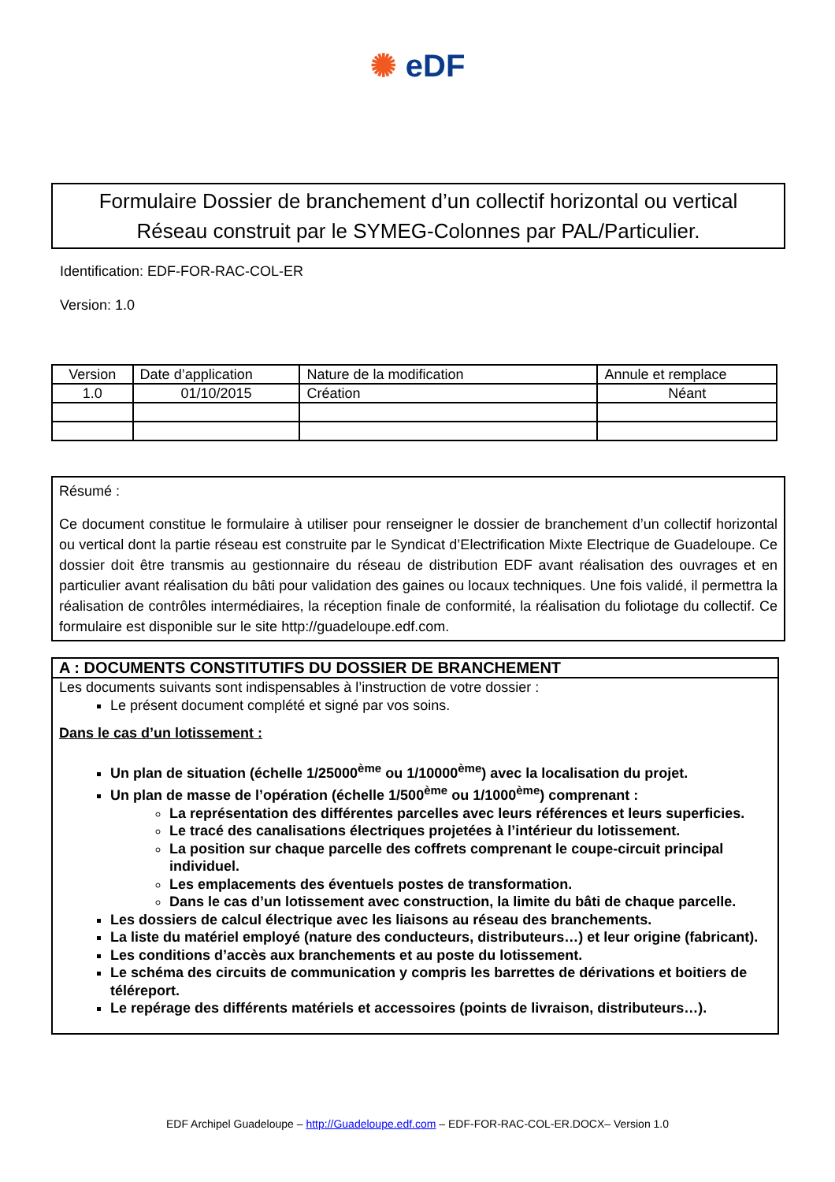✺ eDF
Formulaire Dossier de branchement d’un collectif horizontal ou vertical
Réseau construit par le SYMEG-Colonnes par PAL/Particulier.
Identification: EDF-FOR-RAC-COL-ER
Version: 1.0
| Version | Date d’application | Nature de la modification | Annule et remplace |
| --- | --- | --- | --- |
| 1.0 | 01/10/2015 | Création | Néant |
Résumé :
Ce document constitue le formulaire à utiliser pour renseigner le dossier de branchement d’un collectif horizontal ou vertical dont la partie réseau est construite par le Syndicat d’Electrification Mixte Electrique de Guadeloupe. Ce dossier doit être transmis au gestionnaire du réseau de distribution EDF avant réalisation des ouvrages et en particulier avant réalisation du bâti pour validation des gaines ou locaux techniques. Une fois validé, il permettra la réalisation de contrôles intermédiaires, la réception finale de conformité, la réalisation du foliotage du collectif. Ce formulaire est disponible sur le site http://guadeloupe.edf.com.
A : DOCUMENTS CONSTITUTIFS DU DOSSIER DE BRANCHEMENT
Les documents suivants sont indispensables à l’instruction de votre dossier :
Le présent document complété et signé par vos soins.
Dans le cas d’un lotissement :
Un plan de situation (échelle 1/25000<sup>ème</sup> ou 1/10000<sup>ème</sup>) avec la localisation du projet.
Un plan de masse de l’opération (échelle 1/500<sup>ème</sup> ou 1/1000<sup>ème</sup>) comprenant :
La représentation des différentes parcelles avec leurs références et leurs superficies.
Le tracé des canalisations électriques projetées à l’intérieur du lotissement.
La position sur chaque parcelle des coffrets comprenant le coupe-circuit principal individuel.
Les emplacements des éventuels postes de transformation.
Dans le cas d’un lotissement avec construction, la limite du bâti de chaque parcelle.
Les dossiers de calcul électrique avec les liaisons au réseau des branchements.
La liste du matériel employé (nature des conducteurs, distributeurs…) et leur origine (fabricant).
Les conditions d’accès aux branchements et au poste du lotissement.
Le schéma des circuits de communication y compris les barrettes de dérivations et boitiers de téléreport.
Le repérage des différents matériels et accessoires (points de livraison, distributeurs…).
EDF Archipel Guadeloupe – http://Guadeloupe.edf.com – EDF-FOR-RAC-COL-ER.DOCX– Version 1.0